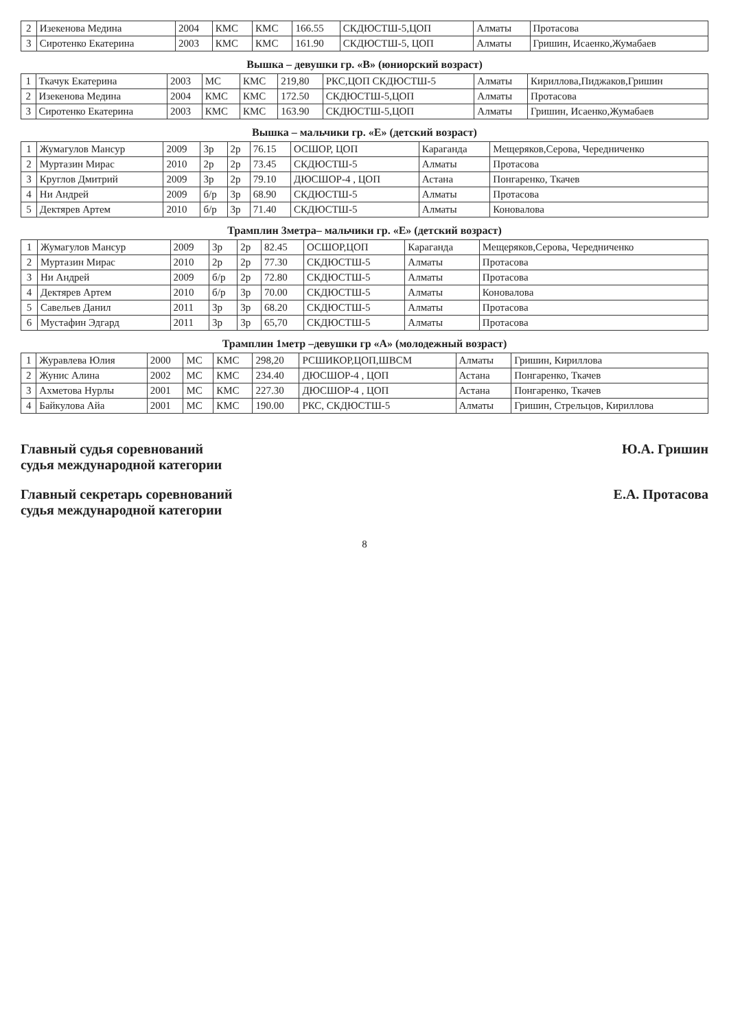| 2 | Изекенова Медина | 2004 | КМС | КМС | 166.55 | СКДЮСТШ-5,ЦОП | Алматы | Протасова |
| 3 | Сиротенко Екатерина | 2003 | КМС | КМС | 161.90 | СКДЮСТШ-5, ЦОП | Алматы | Гришин, Исаенко,Жумабаев |
Вышка – девушки гр. «В» (юниорский возраст)
| 1 | Ткачук Екатерина | 2003 | МС | КМС | 219,80 | РКС,ЦОП СКДЮСТШ-5 | Алматы | Кириллова,Пиджаков,Гришин |
| 2 | Изекенова Медина | 2004 | КМС | КМС | 172.50 | СКДЮСТШ-5,ЦОП | Алматы | Протасова |
| 3 | Сиротенко Екатерина | 2003 | КМС | КМС | 163.90 | СКДЮСТШ-5,ЦОП | Алматы | Гришин, Исаенко,Жумабаев |
Вышка – мальчики гр. «Е» (детский возраст)
| 1 | Жумагулов Мансур | 2009 | 3р | 2р | 76.15 | ОСШОР, ЦОП | Караганда | Мещеряков,Серова, Чередниченко |
| 2 | Муртазин Мирас | 2010 | 2р | 2р | 73.45 | СКДЮСТШ-5 | Алматы | Протасова |
| 3 | Круглов Дмитрий | 2009 | 3р | 2р | 79.10 | ДЮСШОР-4 , ЦОП | Астана | Понгаренко, Ткачев |
| 4 | Ни Андрей | 2009 | б/р | 3р | 68.90 | СКДЮСТШ-5 | Алматы | Протасова |
| 5 | Дектярев Артем | 2010 | б/р | 3р | 71.40 | СКДЮСТШ-5 | Алматы | Коновалова |
Трамплин 3метра– мальчики гр. «Е» (детский возраст)
| 1 | Жумагулов Мансур | 2009 | 3р | 2р | 82.45 | ОСШОР,ЦОП | Караганда | Мещеряков,Серова, Чередниченко |
| 2 | Муртазин Мирас | 2010 | 2р | 2р | 77.30 | СКДЮСТШ-5 | Алматы | Протасова |
| 3 | Ни Андрей | 2009 | б/р | 2р | 72.80 | СКДЮСТШ-5 | Алматы | Протасова |
| 4 | Дектярев Артем | 2010 | б/р | 3р | 70.00 | СКДЮСТШ-5 | Алматы | Коновалова |
| 5 | Савельев Данил | 2011 | 3р | 3р | 68.20 | СКДЮСТШ-5 | Алматы | Протасова |
| 6 | Мустафин Эдгард | 2011 | 3р | 3р | 65,70 | СКДЮСТШ-5 | Алматы | Протасова |
Трамплин 1метр –девушки гр «А» (молодежный возраст)
| 1 | Журавлева Юлия | 2000 | МС | КМС | 298,20 | РСШИКОР,ЦОП,ШВСМ | Алматы | Гришин, Кириллова |
| 2 | Жунис Алина | 2002 | МС | КМС | 234.40 | ДЮСШОР-4 , ЦОП | Астана | Понгаренко, Ткачев |
| 3 | Ахметова Нурлы | 2001 | МС | КМС | 227.30 | ДЮСШОР-4 , ЦОП | Астана | Понгаренко, Ткачев |
| 4 | Байкулова Айа | 2001 | МС | КМС | 190.00 | РКС, СКДЮСТШ-5 | Алматы | Гришин, Стрельцов, Кириллова |
Главный судья соревнований
судья международной категории
Ю.А. Гришин
Главный секретарь соревнований
судья международной категории
Е.А. Протасова
8